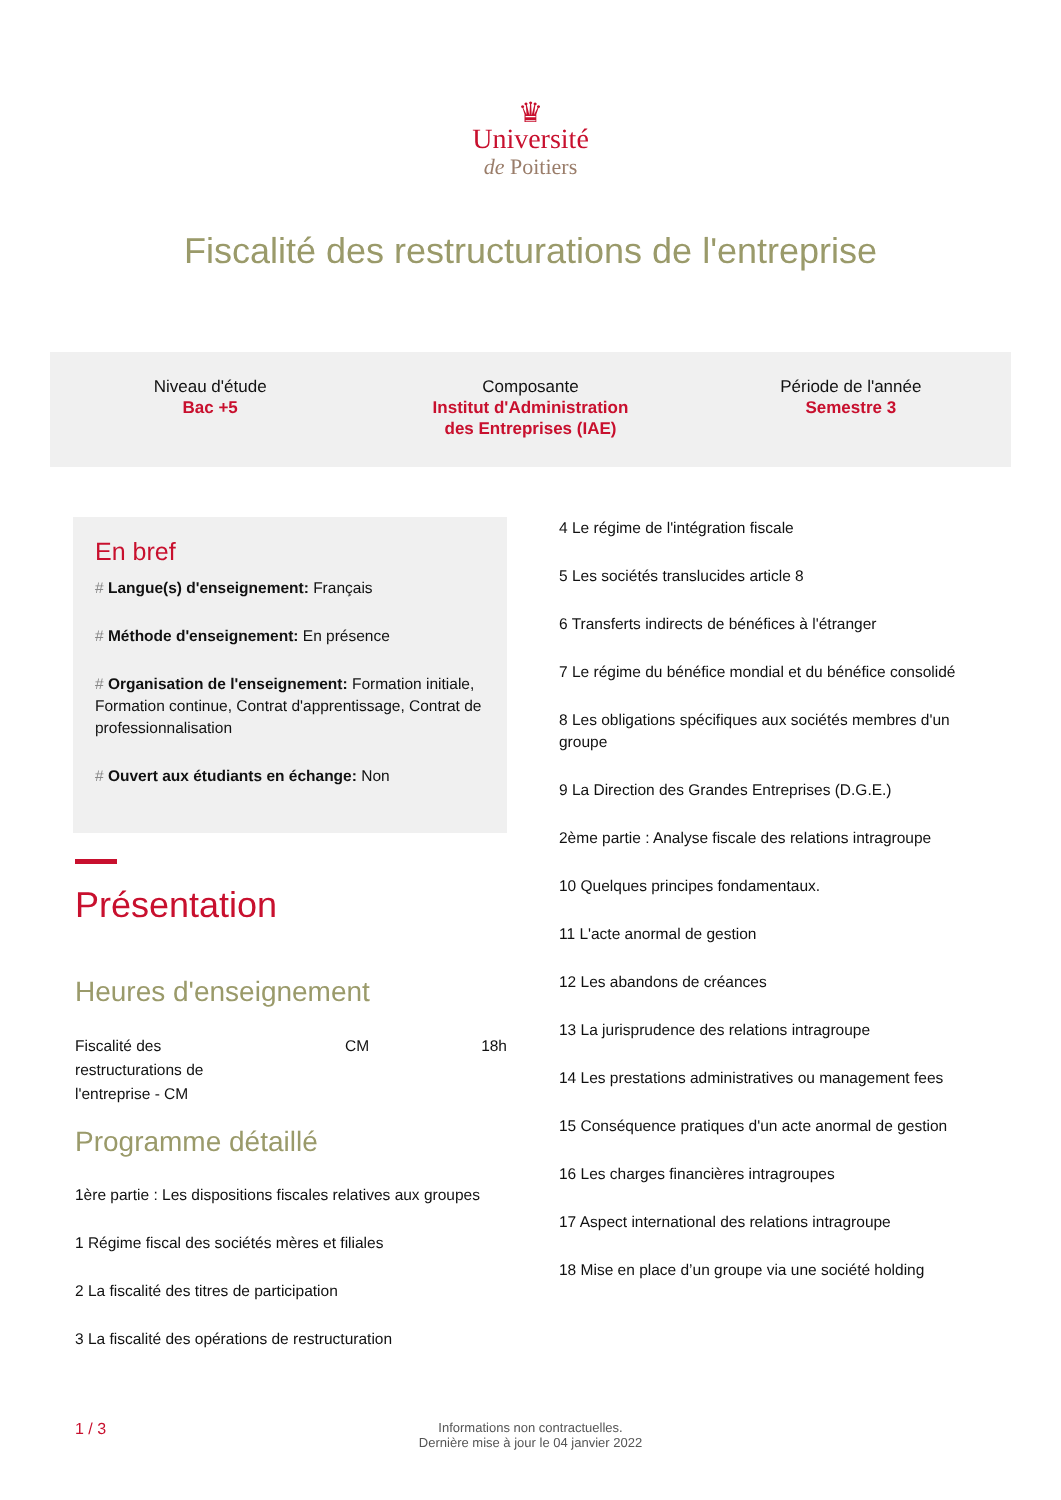♛
Université
de Poitiers
Fiscalité des restructurations de l'entreprise
Niveau d'étude
Bac +5
Composante
Institut d'Administration
des Entreprises (IAE)
Période de l'année
Semestre 3
En bref
# Langue(s) d'enseignement: Français
# Méthode d'enseignement: En présence
# Organisation de l'enseignement: Formation initiale, Formation continue, Contrat d'apprentissage, Contrat de professionnalisation
# Ouvert aux étudiants en échange: Non
Présentation
Heures d'enseignement
| Fiscalité des restructurations de l'entreprise - CM | CM | 18h |
Programme détaillé
1ère partie : Les dispositions fiscales relatives aux groupes
1 Régime fiscal des sociétés mères et filiales
2 La fiscalité des titres de participation
3 La fiscalité des opérations de restructuration
4 Le régime de l'intégration fiscale
5 Les sociétés translucides article 8
6 Transferts indirects de bénéfices à l'étranger
7 Le régime du bénéfice mondial et du bénéfice consolidé
8 Les obligations spécifiques aux sociétés membres d'un groupe
9 La Direction des Grandes Entreprises (D.G.E.)
2ème partie : Analyse fiscale des relations intragroupe
10 Quelques principes fondamentaux.
11 L'acte anormal de gestion
12 Les abandons de créances
13 La jurisprudence des relations intragroupe
14 Les prestations administratives ou management fees
15 Conséquence pratiques d'un acte anormal de gestion
16 Les charges financières intragroupes
17 Aspect international des relations intragroupe
18 Mise en place d’un groupe via une société holding
1 / 3
Informations non contractuelles.
Dernière mise à jour le 04 janvier 2022